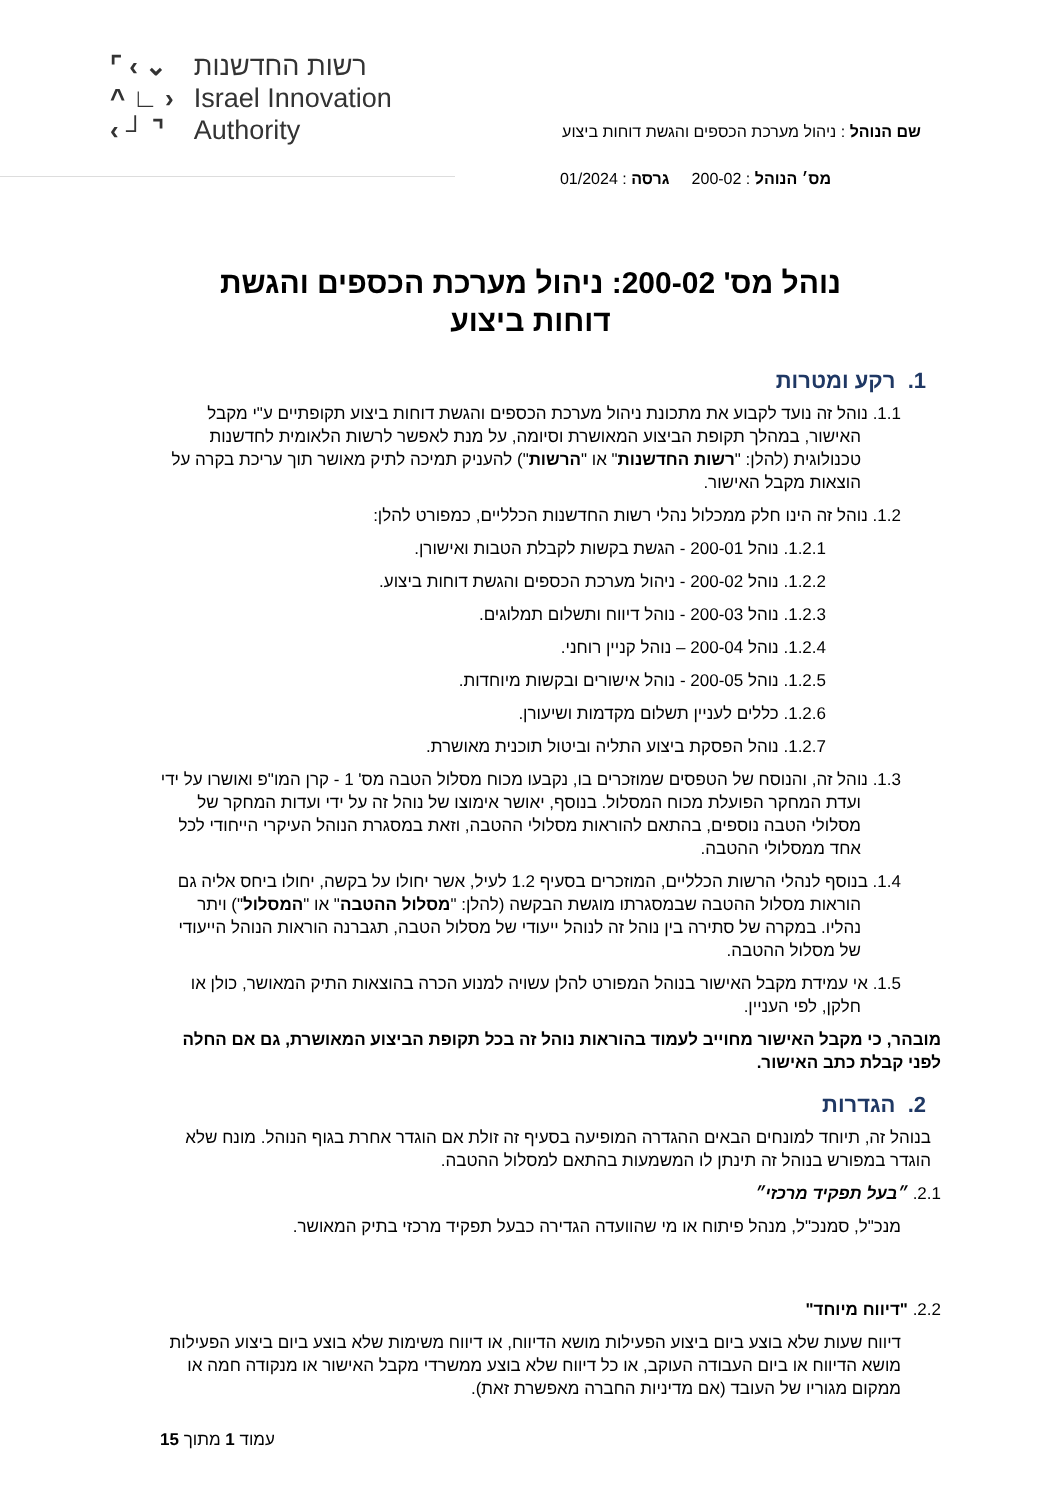שם הנוהל : ניהול מערכת הכספים והגשת דוחות ביצוע
מס׳ הנוהל : 200-02 גרסה : 01/2024
⌜ ‹ ⌄
^ ∟ ›
‹ ┘ ⌝
רשות החדשנות
Israel Innovation
Authority
נוהל מס' 200-02: ניהול מערכת הכספים והגשת
דוחות ביצוע
1. רקע ומטרות
1.1. נוהל זה נועד לקבוע את מתכונת ניהול מערכת הכספים והגשת דוחות ביצוע תקופתיים ע"י מקבל האישור, במהלך תקופת הביצוע המאושרת וסיומה, על מנת לאפשר לרשות הלאומית לחדשנות טכנולוגית (להלן: "רשות החדשנות" או "הרשות") להעניק תמיכה לתיק מאושר תוך עריכת בקרה על הוצאות מקבל האישור.
1.2. נוהל זה הינו חלק ממכלול נהלי רשות החדשנות הכלליים, כמפורט להלן:
1.2.1. נוהל 200-01 - הגשת בקשות לקבלת הטבות ואישורן.
1.2.2. נוהל 200-02 - ניהול מערכת הכספים והגשת דוחות ביצוע.
1.2.3. נוהל 200-03 - נוהל דיווח ותשלום תמלוגים.
1.2.4. נוהל 200-04 – נוהל קניין רוחני.
1.2.5. נוהל 200-05 - נוהל אישורים ובקשות מיוחדות.
1.2.6. כללים לעניין תשלום מקדמות ושיעורן.
1.2.7. נוהל הפסקת ביצוע התליה וביטול תוכנית מאושרת.
1.3. נוהל זה, והנוסח של הטפסים שמוזכרים בו, נקבעו מכוח מסלול הטבה מס' 1 - קרן המו"פ ואושרו על ידי ועדת המחקר הפועלת מכוח המסלול. בנוסף, יאושר אימוצו של נוהל זה על ידי ועדות המחקר של מסלולי הטבה נוספים, בהתאם להוראות מסלולי ההטבה, וזאת במסגרת הנוהל העיקרי הייחודי לכל אחד ממסלולי ההטבה.
1.4. בנוסף לנהלי הרשות הכלליים, המוזכרים בסעיף 1.2 לעיל, אשר יחולו על בקשה, יחולו ביחס אליה גם הוראות מסלול ההטבה שבמסגרתו מוגשת הבקשה (להלן: "מסלול ההטבה" או "המסלול") ויתר נהליו. במקרה של סתירה בין נוהל זה לנוהל ייעודי של מסלול הטבה, תגברנה הוראות הנוהל הייעודי של מסלול ההטבה.
1.5. אי עמידת מקבל האישור בנוהל המפורט להלן עשויה למנוע הכרה בהוצאות התיק המאושר, כולן או חלקן, לפי העניין.
מובהר, כי מקבל האישור מחוייב לעמוד בהוראות נוהל זה בכל תקופת הביצוע המאושרת, גם אם החלה לפני קבלת כתב האישור.
2. הגדרות
בנוהל זה, תיוחד למונחים הבאים ההגדרה המופיעה בסעיף זה זולת אם הוגדר אחרת בגוף הנוהל. מונח שלא הוגדר במפורש בנוהל זה תינתן לו המשמעות בהתאם למסלול ההטבה.
2.1. ״בעל תפקיד מרכזי״
מנכ"ל, סמנכ"ל, מנהל פיתוח או מי שהוועדה הגדירה כבעל תפקיד מרכזי בתיק המאושר.
2.2. "דיווח מיוחד"
דיווח שעות שלא בוצע ביום ביצוע הפעילות מושא הדיווח, או דיווח משימות שלא בוצע ביום ביצוע הפעילות מושא הדיווח או ביום העבודה העוקב, או כל דיווח שלא בוצע ממשרדי מקבל האישור או מנקודה חמה או ממקום מגוריו של העובד (אם מדיניות החברה מאפשרת זאת).
עמוד 1 מתוך 15